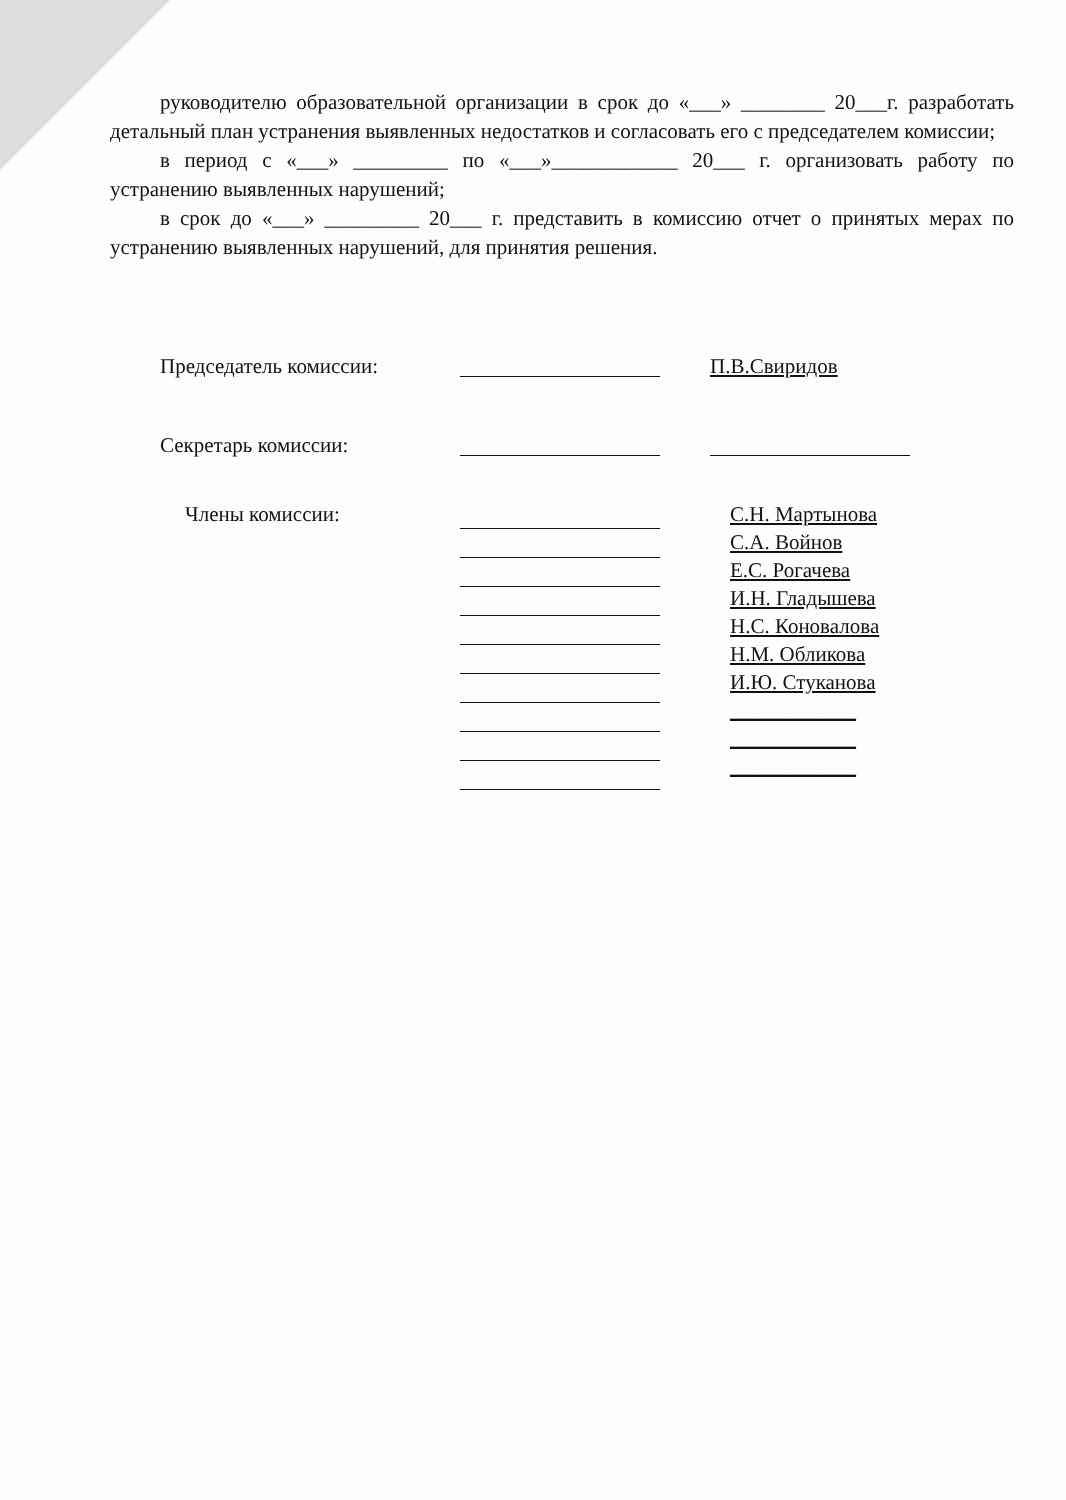руководителю образовательной организации в срок до «___» ________ 20___г. разработать детальный план устранения выявленных недостатков и согласовать его с председателем комиссии;
в период с «___» _________ по «___»____________ 20___ г. организовать работу по устранению выявленных нарушений;
в срок до «___» _________ 20___ г. представить в комиссию отчет о принятых мерах по устранению выявленных нарушений, для принятия решения.
Председатель комиссии: П.В.Свиридов
Секретарь комиссии:
Члены комиссии:
С.Н. Мартынова
С.А. Войнов
Е.С. Рогачева
И.Н. Гладышева
Н.С. Коновалова
Н.М. Обликова
И.Ю. Стуканова
____________
____________
____________